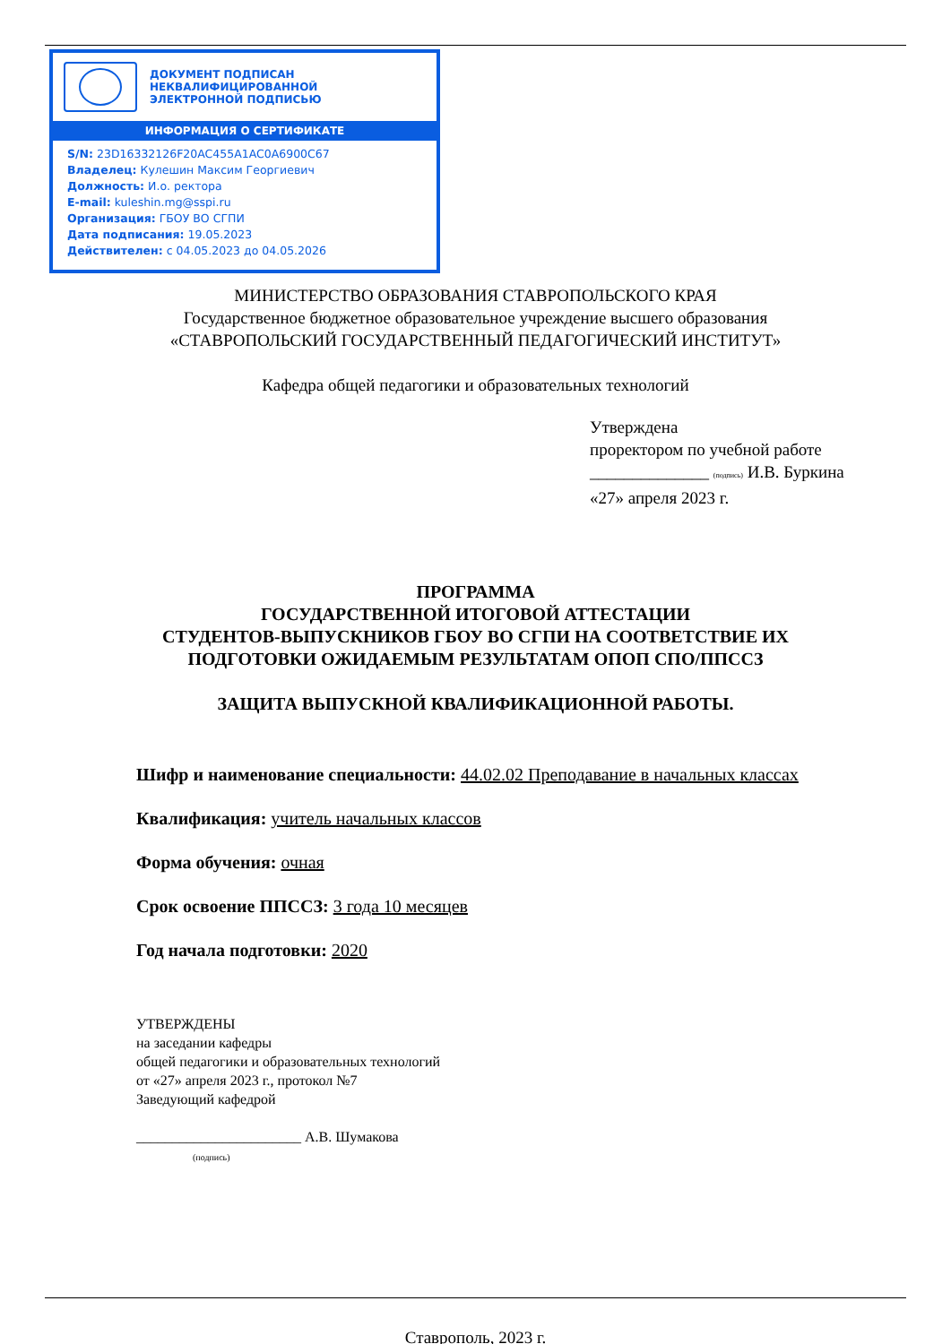ДОКУМЕНТ ПОДПИСАН
НЕКВАЛИФИЦИРОВАННОЙ
ЭЛЕКТРОННОЙ ПОДПИСЬЮ
ИНФОРМАЦИЯ О СЕРТИФИКАТЕ
S/N: 23D16332126F20AC455A1AC0A6900C67
Владелец: Кулешин Максим Георгиевич
Должность: И.о. ректора
E-mail: kuleshin.mg@sspi.ru
Организация: ГБОУ ВО СГПИ
Дата подписания: 19.05.2023
Действителен: с 04.05.2023 до 04.05.2026
МИНИСТЕРСТВО ОБРАЗОВАНИЯ СТАВРОПОЛЬСКОГО КРАЯ
Государственное бюджетное образовательное учреждение высшего образования
«СТАВРОПОЛЬСКИЙ ГОСУДАРСТВЕННЫЙ ПЕДАГОГИЧЕСКИЙ ИНСТИТУТ»
Кафедра общей педагогики и образовательных технологий
Утверждена
проректором по учебной работе
______________ (подпись) И.В. Буркина
«27» апреля 2023 г.
ПРОГРАММА
ГОСУДАРСТВЕННОЙ ИТОГОВОЙ АТТЕСТАЦИИ
СТУДЕНТОВ-ВЫПУСКНИКОВ ГБОУ ВО СГПИ НА СООТВЕТСТВИЕ ИХ
ПОДГОТОВКИ ОЖИДАЕМЫМ РЕЗУЛЬТАТАМ ОПОП СПО/ППССЗ
ЗАЩИТА ВЫПУСКНОЙ КВАЛИФИКАЦИОННОЙ РАБОТЫ.
Шифр и наименование специальности: 44.02.02 Преподавание в начальных классах
Квалификация: учитель начальных классов
Форма обучения: очная
Срок освоение ППССЗ: 3 года 10 месяцев
Год начала подготовки: 2020
УТВЕРЖДЕНЫ
на заседании кафедры
общей педагогики и образовательных технологий
от «27» апреля 2023 г., протокол №7
Заведующий кафедрой
_______________________ А.В. Шумакова
(подпись)
Ставрополь, 2023 г.